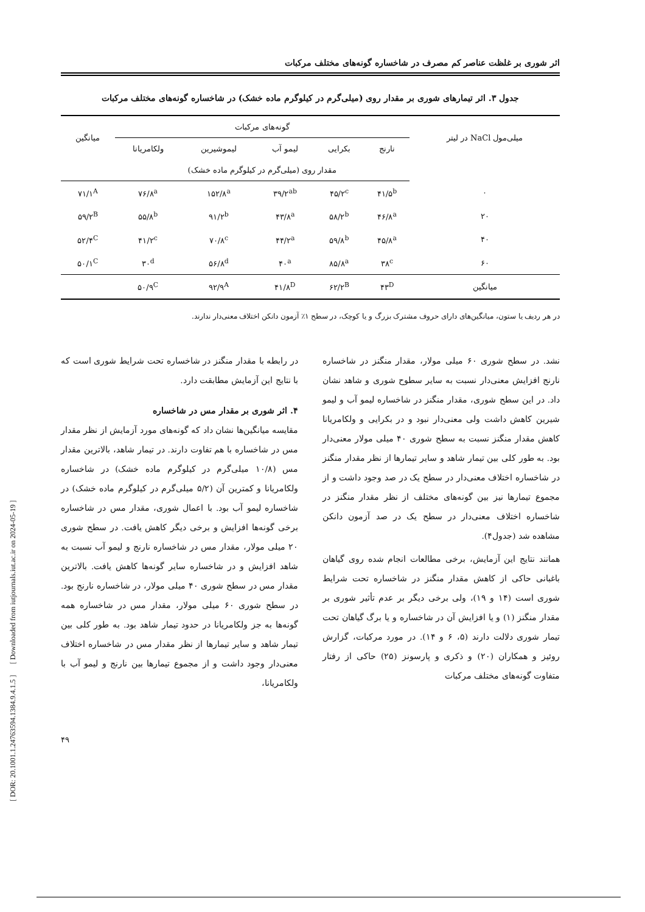اثر شوری بر غلظت عناصر کم مصرف در شاخساره گونه‌های مختلف مرکبات
جدول ۳. اثر تیمارهای شوری بر مقدار روی (میلی‌گرم در کیلوگرم ماده خشک) در شاخساره گونه‌های مختلف مرکبات
| میلی‌مول NaCl در لیتر | گونه‌های مرکبات | | | | | میانگین |
| --- | --- | --- | --- | --- | --- | --- |
| | نارنج | بکرایی | لیمو آب | لیموشیرین | ولکامریانا | |
| | مقدار روی (میلی‌گرم در کیلوگرم ماده خشک) | | | | | |
| ۰ | ۴۱/۵<sup>b</sup> | ۴۵/۲<sup>c</sup> | ۳۹/۲<sup>ab</sup> | ۱۵۲/۸<sup>a</sup> | ۷۶/۸<sup>a</sup> | ۷۱/۱<sup>A</sup> |
| ۲۰ | ۴۶/۸<sup>a</sup> | ۵۸/۲<sup>b</sup> | ۴۳/۸<sup>a</sup> | ۹۱/۲<sup>b</sup> | ۵۵/۸<sup>b</sup> | ۵۹/۲<sup>B</sup> |
| ۴۰ | ۴۵/۸<sup>a</sup> | ۵۹/۸<sup>b</sup> | ۴۴/۲<sup>a</sup> | ۷۰/۸<sup>c</sup> | ۴۱/۲<sup>c</sup> | ۵۲/۴<sup>C</sup> |
| ۶۰ | ۳۸<sup>c</sup> | ۸۵/۸<sup>a</sup> | ۴۰<sup>a</sup> | ۵۶/۸<sup>d</sup> | ۳۰<sup>d</sup> | ۵۰/۱<sup>C</sup> |
| میانگین | ۴۳<sup>D</sup> | ۶۲/۲<sup>B</sup> | ۴۱/۸<sup>D</sup> | ۹۲/۹<sup>A</sup> | ۵۰/۹<sup>C</sup> | |
در هر ردیف یا ستون، میانگین‌های دارای حروف مشترک بزرگ و یا کوچک، در سطح ۱٪ آزمون دانکن اختلاف معنی‌دار ندارند.
نشد. در سطح شوری ۶۰ میلی مولار، مقدار منگنز در شاخساره نارنج افزایش معنی‌دار نسبت به سایر سطوح شوری و شاهد نشان داد. در این سطح شوری، مقدار منگنز در شاخساره لیمو آب و لیمو شیرین کاهش داشت ولی معنی‌دار نبود و در بکرایی و ولکامریانا کاهش مقدار منگنز نسبت به سطح شوری ۴۰ میلی مولار معنی‌دار بود. به طور کلی بین تیمار شاهد و سایر تیمارها از نظر مقدار منگنز در شاخساره اختلاف معنی‌دار در سطح یک در صد وجود داشت و از مجموع تیمارها نیز بین گونه‌های مختلف از نظر مقدار منگنز در شاخساره اختلاف معنی‌دار در سطح یک در صد آزمون دانکن مشاهده شد (جدول۴).
همانند نتایج این آزمایش، برخی مطالعات انجام شده روی گیاهان باغبانی حاکی از کاهش مقدار منگنز در شاخساره تحت شرایط شوری است (۱۴ و ۱۹)، ولی برخی دیگر بر عدم تأثیر شوری بر مقدار منگنز (۱) و یا افزایش آن در شاخساره و یا برگ گیاهان تحت تیمار شوری دلالت دارند (۵، ۶ و ۱۴). در مورد مرکبات، گزارش روئیز و همکاران (۲۰) و ذکری و پارسونز (۲۵) حاکی از رفتار متفاوت گونه‌های مختلف مرکبات
در رابطه با مقدار منگنز در شاخساره تحت شرایط شوری است که با نتایج این آزمایش مطابقت دارد.
۴. اثر شوری بر مقدار مس در شاخساره
مقایسه میانگین‌ها نشان داد که گونه‌های مورد آزمایش از نظر مقدار مس در شاخساره با هم تفاوت دارند. در تیمار شاهد، بالاترین مقدار مس (۱۰/۸ میلی‌گرم در کیلوگرم ماده خشک) در شاخساره ولکامریانا و کمترین آن (۵/۲ میلی‌گرم در کیلوگرم ماده خشک) در شاخساره لیمو آب بود. با اعمال شوری، مقدار مس در شاخساره برخی گونه‌ها افزایش و برخی دیگر کاهش یافت. در سطح شوری ۲۰ میلی مولار، مقدار مس در شاخساره نارنج و لیمو آب نسبت به شاهد افزایش و در شاخساره سایر گونه‌ها کاهش یافت. بالاترین مقدار مس در سطح شوری ۴۰ میلی مولار، در شاخساره نارنج بود. در سطح شوری ۶۰ میلی مولار، مقدار مس در شاخساره همه گونه‌ها به جز ولکامریانا در حدود تیمار شاهد بود. به طور کلی بین تیمار شاهد و سایر تیمارها از نظر مقدار مس در شاخساره اختلاف معنی‌دار وجود داشت و از مجموع تیمارها بین نارنج و لیمو آب با ولکامریانا،
۴۹
[ DOR: 20.1001.1.24763594.1384.9.4.1.5 ] [ Downloaded from iutjournals.iut.ac.ir on 2024-05-19 ]